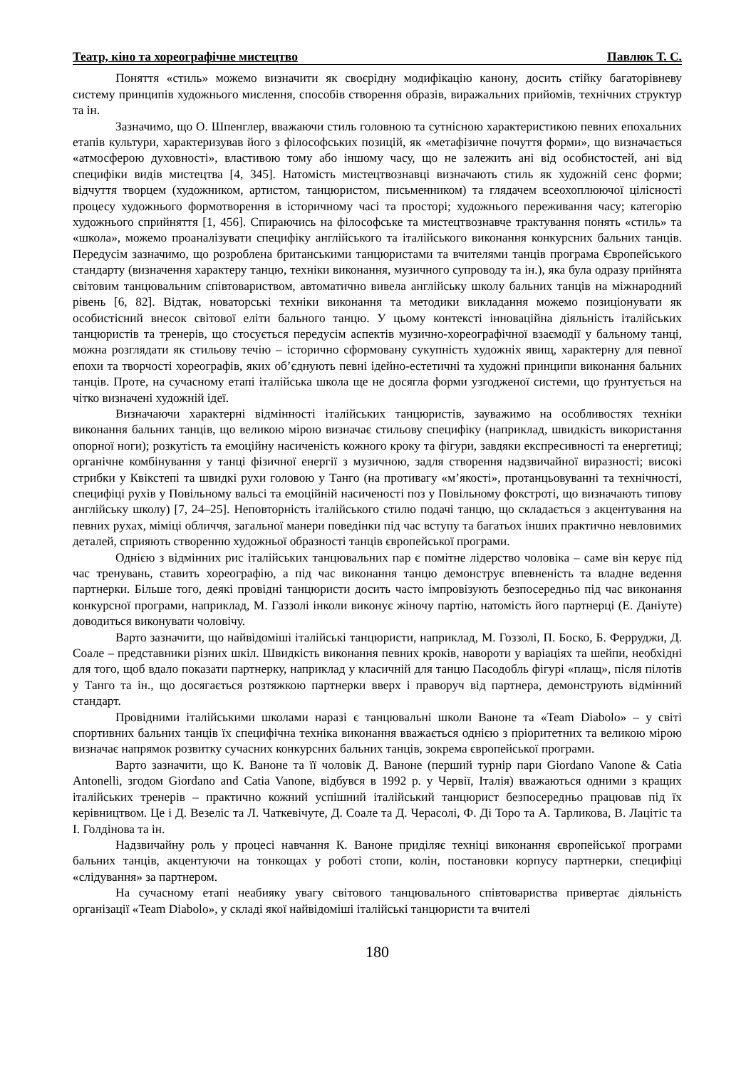Театр, кіно та хореографічне мистецтво Павлюк Т. С.
Поняття «стиль» можемо визначити як своєрідну модифікацію канону, досить стійку багаторівневу систему принципів художнього мислення, способів створення образів, виражальних прийомів, технічних структур та ін.
Зазначимо, що О. Шпенглер, вважаючи стиль головною та сутнісною характеристикою певних епохальних етапів культури, характеризував його з філософських позицій, як «метафізичне почуття форми», що визначається «атмосферою духовності», властивою тому або іншому часу, що не залежить ані від особистостей, ані від специфіки видів мистецтва [4, 345]. Натомість мистецтвознавці визначають стиль як художній сенс форми; відчуття творцем (художником, артистом, танцюристом, письменником) та глядачем всеохоплюючої цілісності процесу художнього формотворення в історичному часі та просторі; художнього переживання часу; категорію художнього сприйняття [1, 456]. Спираючись на філософське та мистецтвознавче трактування понять «стиль» та «школа», можемо проаналізувати специфіку англійського та італійського виконання конкурсних бальних танців. Передусім зазначимо, що розроблена британськими танцюристами та вчителями танців програма Європейського стандарту (визначення характеру танцю, техніки виконання, музичного супроводу та ін.), яка була одразу прийнята світовим танцювальним співтовариством, автоматично вивела англійську школу бальних танців на міжнародний рівень [6, 82]. Відтак, новаторські техніки виконання та методики викладання можемо позиціонувати як особистісний внесок світової еліти бального танцю. У цьому контексті інноваційна діяльність італійських танцюристів та тренерів, що стосується передусім аспектів музично-хореографічної взаємодії у бальному танці, можна розглядати як стильову течію – історично сформовану сукупність художніх явищ, характерну для певної епохи та творчості хореографів, яких об’єднують певні ідейно-естетичні та художні принципи виконання бальних танців. Проте, на сучасному етапі італійська школа ще не досягла форми узгодженої системи, що ґрунтується на чітко визначені художній ідеї.
Визначаючи характерні відмінності італійських танцюристів, зауважимо на особливостях техніки виконання бальних танців, що великою мірою визначає стильову специфіку (наприклад, швидкість використання опорної ноги); розкутість та емоційну насиченість кожного кроку та фігури, завдяки експресивності та енергетиці; органічне комбінування у танці фізичної енергії з музичною, задля створення надзвичайної виразності; високі стрибки у Квікстепі та швидкі рухи головою у Танго (на противагу «м’якості», протанцьовуванні та технічності, специфіці рухів у Повільному вальсі та емоційній насиченості поз у Повільному фокстроті, що визначають типову англійську школу) [7, 24–25]. Неповторність італійського стилю подачі танцю, що складається з акцентування на певних рухах, міміці обличчя, загальної манери поведінки під час вступу та багатьох інших практично невловимих деталей, сприяють створенню художньої образності танців європейської програми.
Однією з відмінних рис італійських танцювальних пар є помітне лідерство чоловіка – саме він керує під час тренувань, ставить хореографію, а під час виконання танцю демонструє впевненість та владне ведення партнерки. Більше того, деякі провідні танцюристи досить часто імпровізують безпосередньо під час виконання конкурсної програми, наприклад, М. Газзолі інколи виконує жіночу партію, натомість його партнерці (Е. Даніуте) доводиться виконувати чоловічу.
Варто зазначити, що найвідоміші італійські танцюристи, наприклад, М. Гоззолі, П. Боско, Б. Ферруджи, Д. Соале – представники різних шкіл. Швидкість виконання певних кроків, навороти у варіаціях та шейпи, необхідні для того, щоб вдало показати партнерку, наприклад у класичній для танцю Пасодобль фігурі «плащ», після пілотів у Танго та ін., що досягається розтяжкою партнерки вверх і праворуч від партнера, демонструють відмінний стандарт.
Провідними італійськими школами наразі є танцювальні школи Ваноне та «Team Diabolo» – у світі спортивних бальних танців їх специфічна техніка виконання вважається однією з пріоритетних та великою мірою визначає напрямок розвитку сучасних конкурсних бальних танців, зокрема європейської програми.
Варто зазначити, що К. Ваноне та її чоловік Д. Ваноне (перший турнір пари Giordano Vanone & Catia Antonelli, згодом Giordano and Catia Vanone, відбувся в 1992 р. у Червії, Італія) вважаються одними з кращих італійських тренерів – практично кожний успішний італійський танцюрист безпосередньо працював під їх керівництвом. Це і Д. Везеліс та Л. Чаткевічуте, Д. Соале та Д. Черасолі, Ф. Ді Торо та А. Тарликова, В. Лацітіс та І. Голдінова та ін.
Надзвичайну роль у процесі навчання К. Ваноне приділяє техніці виконання європейської програми бальних танців, акцентуючи на тонкощах у роботі стопи, колін, постановки корпусу партнерки, специфіці «слідування» за партнером.
На сучасному етапі неабияку увагу світового танцювального співтовариства привертає діяльність організації «Team Diabolo», у складі якої найвідоміші італійські танцюристи та вчителі
180